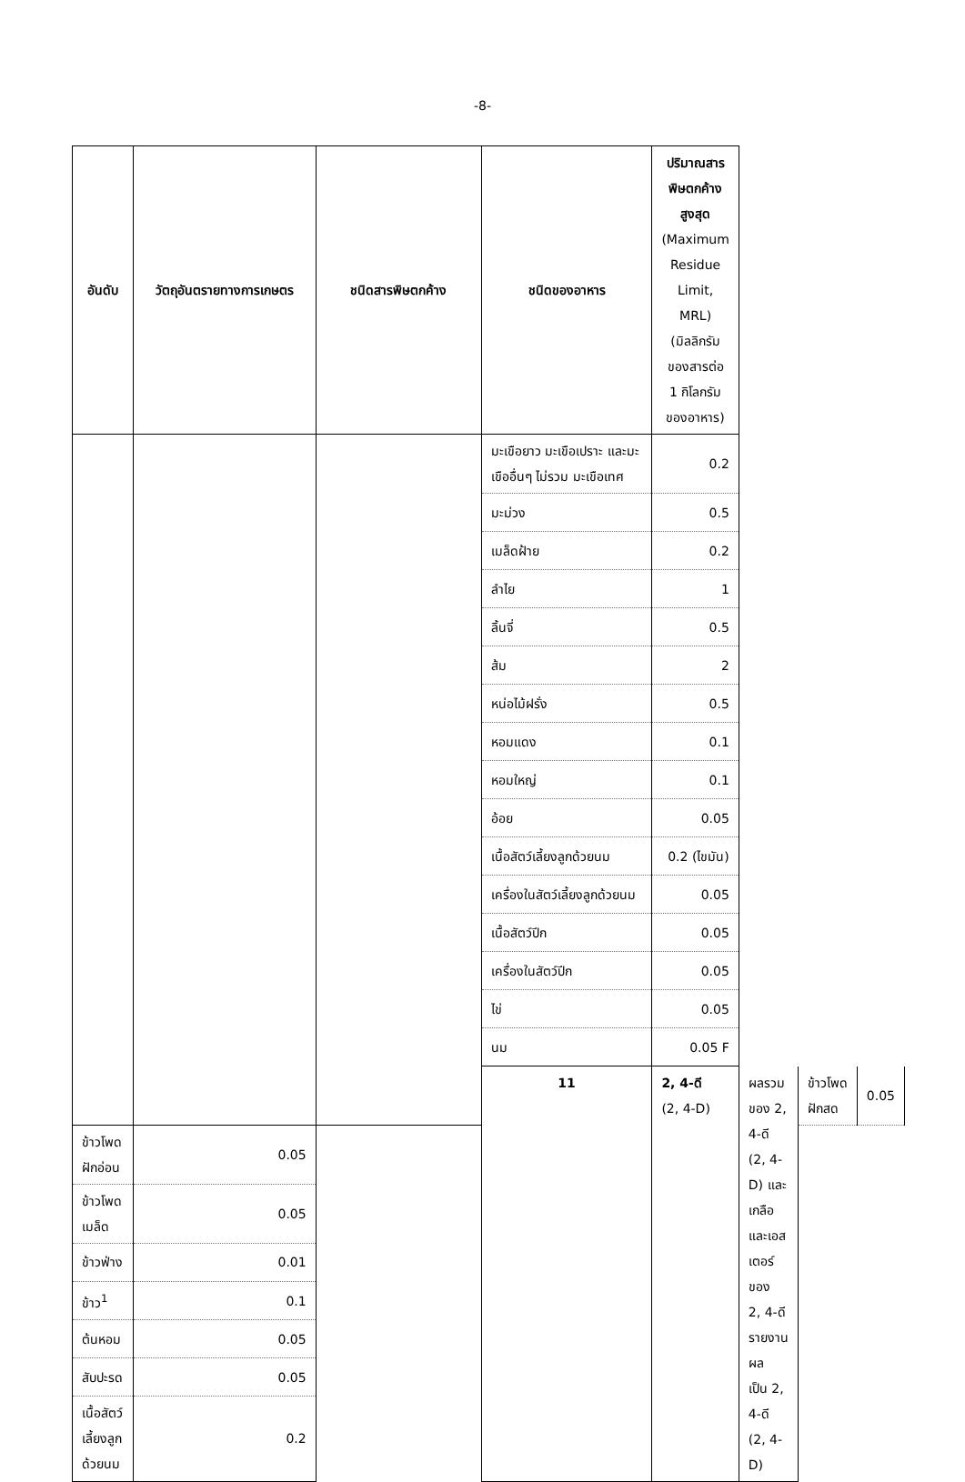-8-
| อันดับ | วัตถุอันตรายทางการเกษตร | ชนิดสารพิษตกค้าง | ชนิดของอาหาร | ปริมาณสารพิษตกค้างสูงสุด (Maximum Residue Limit, MRL) (มิลลิกรัมของสารต่อ 1 กิโลกรัม ของอาหาร) | | | |
| --- | --- | --- | --- | --- | --- | --- | --- |
| | | | มะเขือยาว มะเขือเปราะ และมะเขืออื่นๆ ไม่รวม มะเขือเทศ | 0.2 | | | |
| | | | มะม่วง | 0.5 | | | |
| | | | เมล็ดฝ้าย | 0.2 | | | |
| | | | ลำไย | 1 | | | |
| | | | ลิ้นจี่ | 0.5 | | | |
| | | | ส้ม | 2 | | | |
| | | | หน่อไม้ฝรั่ง | 0.5 | | | |
| | | | หอมแดง | 0.1 | | | |
| | | | หอมใหญ่ | 0.1 | | | |
| | | | อ้อย | 0.05 | | | |
| | | | เนื้อสัตว์เลี้ยงลูกด้วยนม | 0.2 (ไขมัน) | | | |
| | | | เครื่องในสัตว์เลี้ยงลูกด้วยนม | 0.05 | | | |
| | | | เนื้อสัตว์ปีก | 0.05 | | | |
| | | | เครื่องในสัตว์ปีก | 0.05 | | | |
| | | | ไข่ | 0.05 | | | |
| | | | นม | 0.05 F | | | |
| | | | 11 | 2, 4-ดี (2, 4-D) | ผลรวมของ 2, 4-ดี (2, 4-D) และ เกลือและเอสเตอร์ของ 2, 4-ดี รายงานผล เป็น 2, 4-ดี (2, 4-D) | ข้าวโพดฝักสด | 0.05 |
| ข้าวโพดฝักอ่อน | 0.05 | | | | | | |
| ข้าวโพดเมล็ด | 0.05 | | | | | | |
| ข้าวฟ่าง | 0.01 | | | | | | |
| ข้าว<sup>1</sup> | 0.1 | | | | | | |
| ต้นหอม | 0.05 | | | | | | |
| สับปะรด | 0.05 | | | | | | |
| เนื้อสัตว์เลี้ยงลูกด้วยนม | 0.2 | | | | | | |